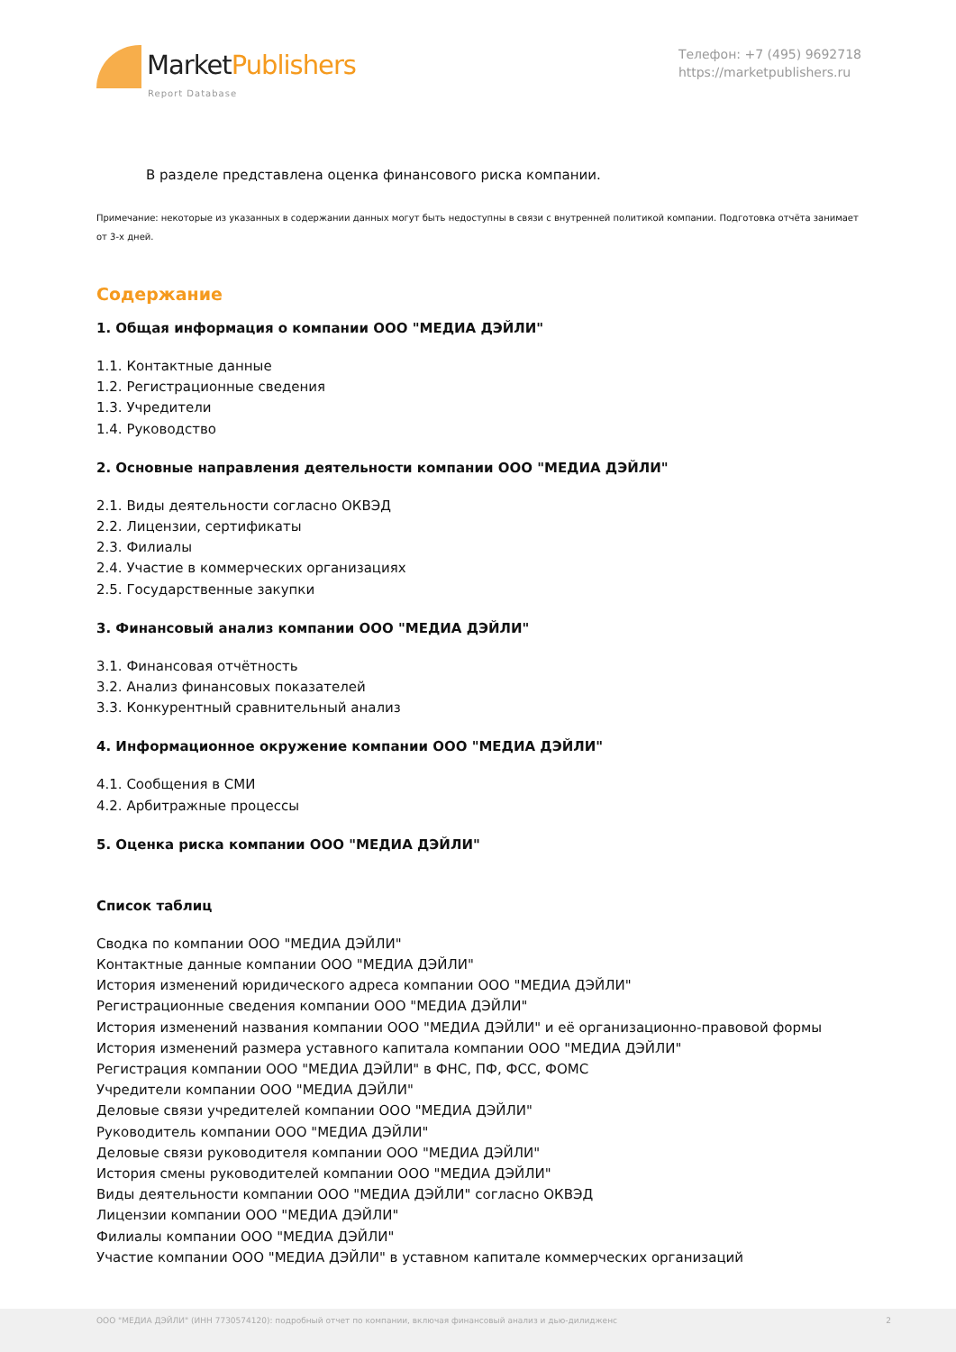MarketPublishers
Report Database
Телефон: +7 (495) 9692718
https://marketpublishers.ru
В разделе представлена оценка финансового риска компании.
Примечание: некоторые из указанных в содержании данных могут быть недоступны в связи с внутренней политикой компании. Подготовка отчёта занимает от 3-х дней.
Содержание
1. Общая информация о компании ООО "МЕДИА ДЭЙЛИ"
1.1. Контактные данные
1.2. Регистрационные сведения
1.3. Учредители
1.4. Руководство
2. Основные направления деятельности компании ООО "МЕДИА ДЭЙЛИ"
2.1. Виды деятельности согласно ОКВЭД
2.2. Лицензии, сертификаты
2.3. Филиалы
2.4. Участие в коммерческих организациях
2.5. Государственные закупки
3. Финансовый анализ компании ООО "МЕДИА ДЭЙЛИ"
3.1. Финансовая отчётность
3.2. Анализ финансовых показателей
3.3. Конкурентный сравнительный анализ
4. Информационное окружение компании ООО "МЕДИА ДЭЙЛИ"
4.1. Сообщения в СМИ
4.2. Арбитражные процессы
5. Оценка риска компании ООО "МЕДИА ДЭЙЛИ"
Список таблиц
Сводка по компании ООО "МЕДИА ДЭЙЛИ"
Контактные данные компании ООО "МЕДИА ДЭЙЛИ"
История изменений юридического адреса компании ООО "МЕДИА ДЭЙЛИ"
Регистрационные сведения компании ООО "МЕДИА ДЭЙЛИ"
История изменений названия компании ООО "МЕДИА ДЭЙЛИ" и её организационно-правовой формы
История изменений размера уставного капитала компании ООО "МЕДИА ДЭЙЛИ"
Регистрация компании ООО "МЕДИА ДЭЙЛИ" в ФНС, ПФ, ФСС, ФОМС
Учредители компании ООО "МЕДИА ДЭЙЛИ"
Деловые связи учредителей компании ООО "МЕДИА ДЭЙЛИ"
Руководитель компании ООО "МЕДИА ДЭЙЛИ"
Деловые связи руководителя компании ООО "МЕДИА ДЭЙЛИ"
История смены руководителей компании ООО "МЕДИА ДЭЙЛИ"
Виды деятельности компании ООО "МЕДИА ДЭЙЛИ" согласно ОКВЭД
Лицензии компании ООО "МЕДИА ДЭЙЛИ"
Филиалы компании ООО "МЕДИА ДЭЙЛИ"
Участие компании ООО "МЕДИА ДЭЙЛИ" в уставном капитале коммерческих организаций
ООО "МЕДИА ДЭЙЛИ" (ИНН 7730574120): подробный отчет по компании, включая финансовый анализ и дью-дилидженс 2